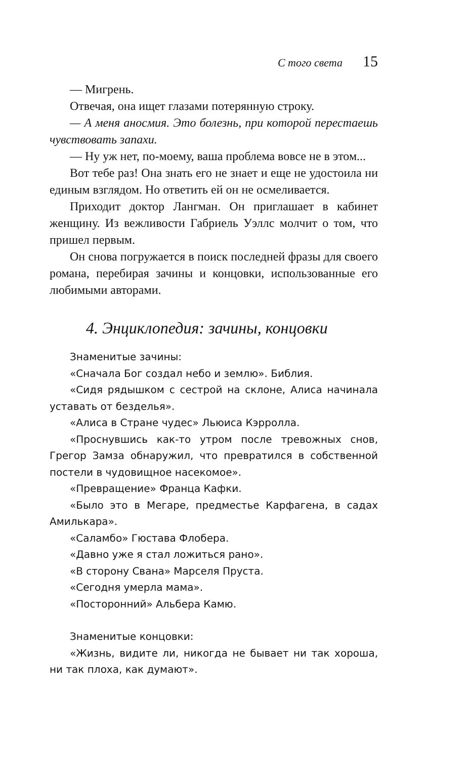С того света 15
— Мигрень.
Отвечая, она ищет глазами потерянную строку.
— А меня аносмия. Это болезнь, при которой переста­ешь чувствовать запахи.
— Ну уж нет, по-моему, ваша проблема вовсе не в этом...
Вот тебе раз! Она знать его не знает и еще не удостоила ни единым взглядом. Но ответить ей он не осмеливается.
Приходит доктор Лангман. Он приглашает в кабинет женщину. Из вежливости Габриель Уэллс молчит о том, что пришел первым.
Он снова погружается в поиск последней фразы для своего романа, перебирая зачины и концовки, исполь­зованные его любимыми авторами.
4. Энциклопедия: зачины, концовки
Знаменитые зачины:
«Сначала Бог создал небо и землю». Библия.
«Сидя рядышком с сестрой на склоне, Алиса начинала уставать от безделья».
«Алиса в Стране чудес» Льюиса Кэрролла.
«Проснувшись как-то утром после тревожных снов, Грегор Замза обнаружил, что превратился в собственной постели в чудовищное насекомое».
«Превращение» Франца Кафки.
«Было это в Мегаре, предместье Карфагена, в садах Амилькара».
«Саламбо» Гюстава Флобера.
«Давно уже я стал ложиться рано».
«В сторону Свана» Марселя Пруста.
«Сегодня умерла мама».
«Посторонний» Альбера Камю.
Знаменитые концовки:
«Жизнь, видите ли, никогда не бывает ни так хороша, ни так плоха, как думают».